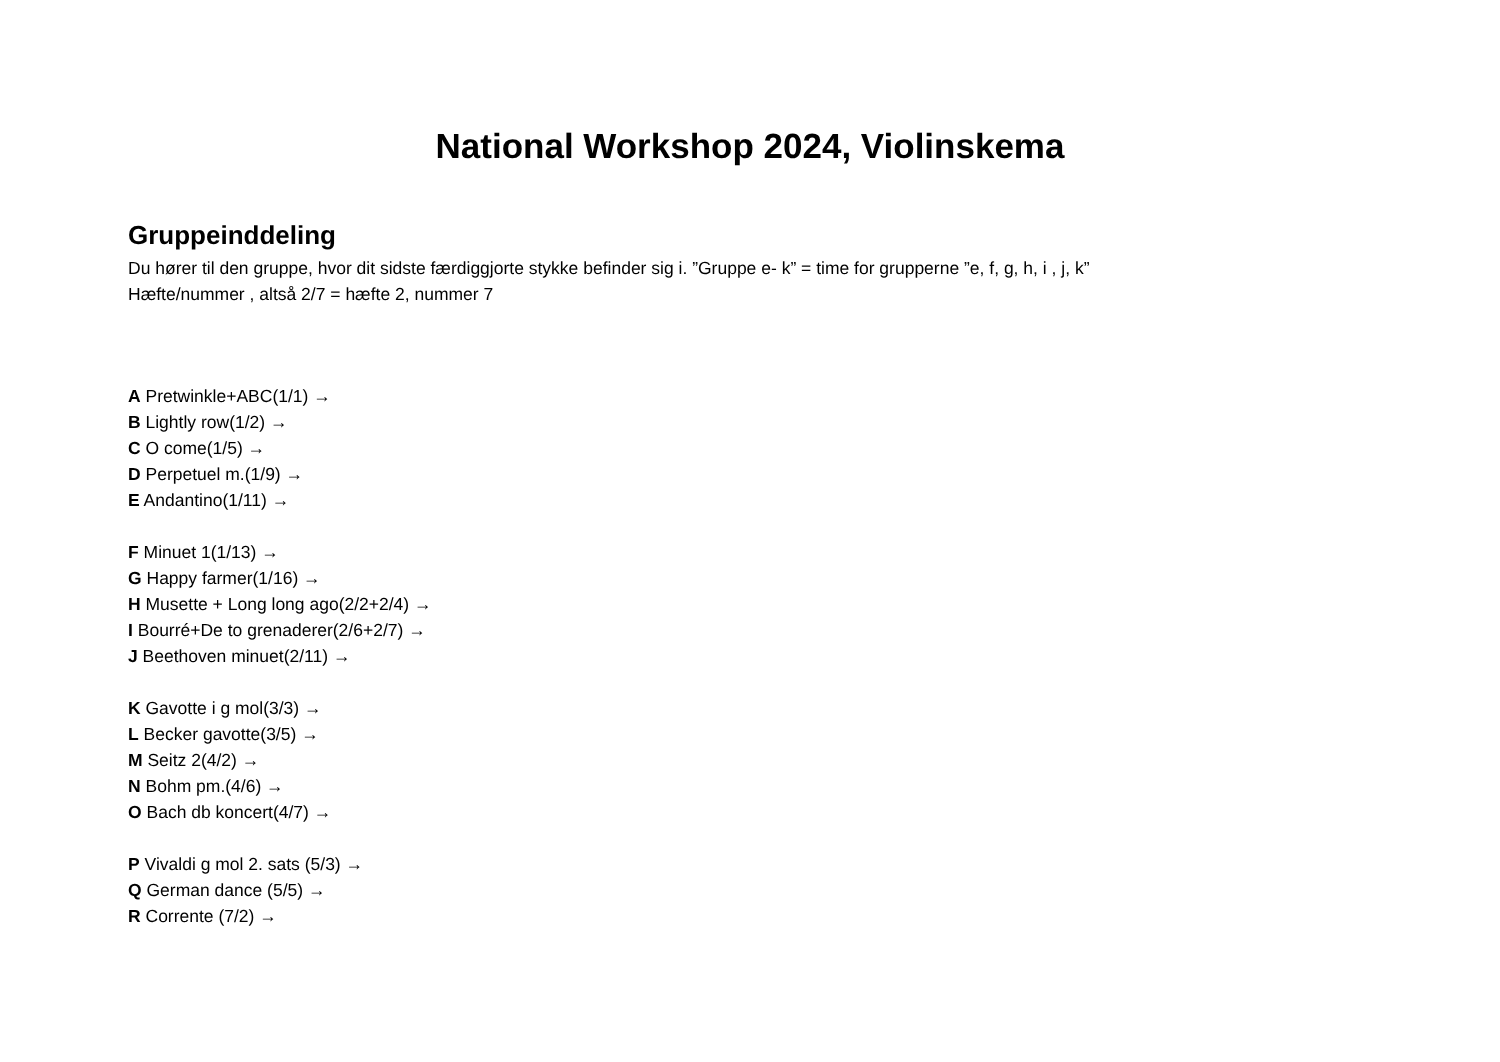National Workshop 2024, Violinskema
Gruppeinddeling
Du hører til den gruppe, hvor dit sidste færdiggjorte stykke befinder sig i. ”Gruppe e- k” = time for grupperne ”e, f, g, h, i , j, k”
Hæfte/nummer , altså 2/7 = hæfte 2, nummer 7
A Pretwinkle+ABC(1/1) →
B Lightly row(1/2) →
C O come(1/5) →
D Perpetuel m.(1/9) →
E Andantino(1/11) →
F Minuet 1(1/13) →
G Happy farmer(1/16) →
H Musette + Long long ago(2/2+2/4) →
I Bourré+De to grenaderer(2/6+2/7) →
J Beethoven minuet(2/11) →
K Gavotte i g mol(3/3) →
L Becker gavotte(3/5) →
M Seitz 2(4/2) →
N Bohm pm.(4/6) →
O Bach db koncert(4/7) →
P Vivaldi g mol 2. sats (5/3) →
Q German dance (5/5) →
R Corrente (7/2) →